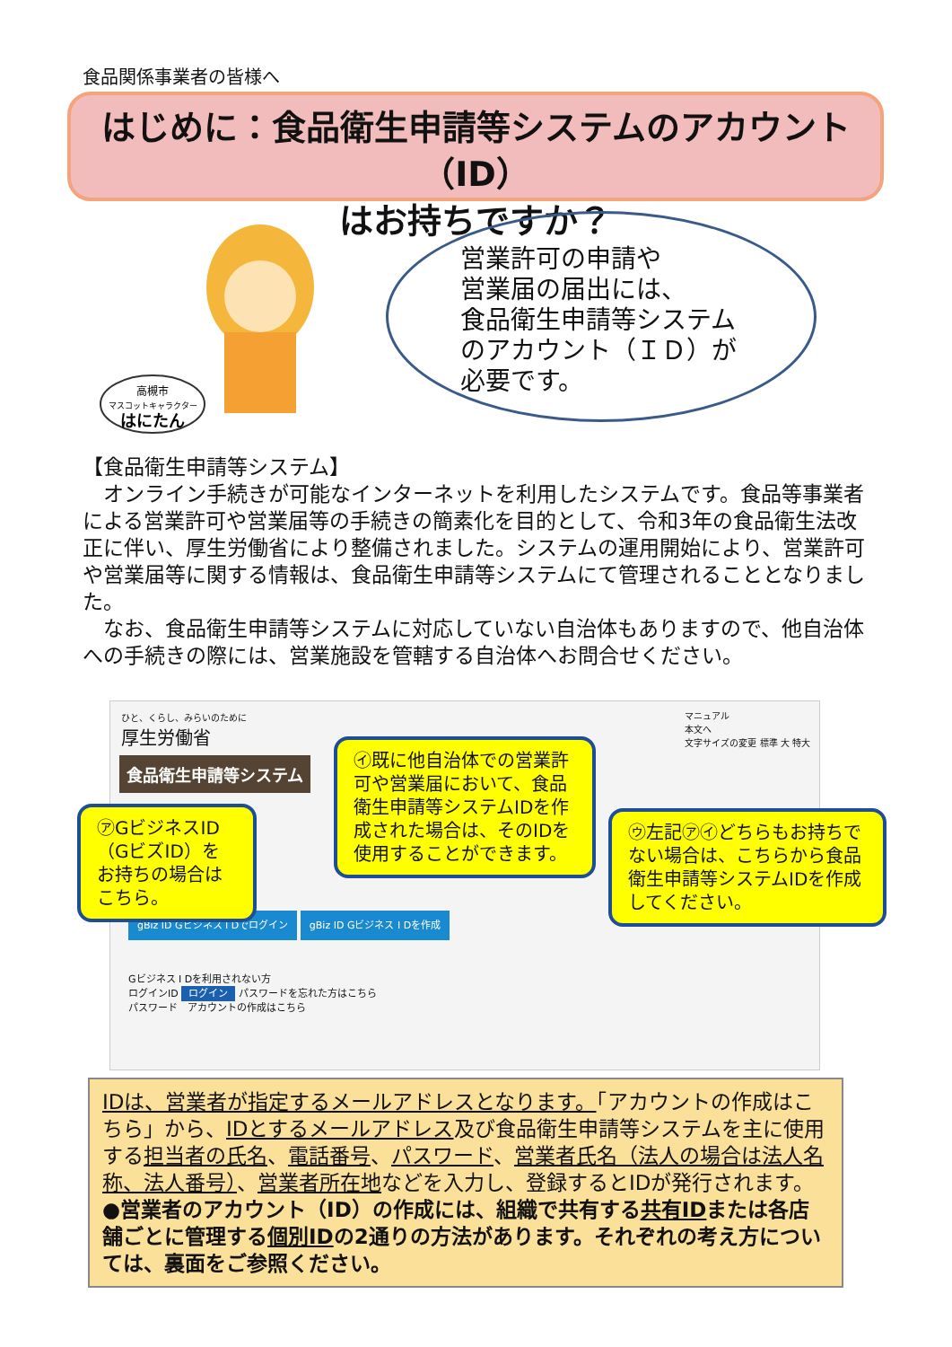食品関係事業者の皆様へ
はじめに：食品衛生申請等システムのアカウント（ID）
はお持ちですか？
高槻市
マスコットキャラクター
はにたん
営業許可の申請や
営業届の届出には、
食品衛生申請等システム
のアカウント（ＩＤ）が
必要です。
【食品衛生申請等システム】
　オンライン手続きが可能なインターネットを利用したシステムです。食品等事業者による営業許可や営業届等の手続きの簡素化を目的として、令和3年の食品衛生法改正に伴い、厚生労働省により整備されました。システムの運用開始により、営業許可や営業届等に関する情報は、食品衛生申請等システムにて管理されることとなりました。
　なお、食品衛生申請等システムに対応していない自治体もありますので、他自治体への手続きの際には、営業施設を管轄する自治体へお問合せください。
ひと、くらし、みらいのために
厚生労働省
マニュアル
本文へ
文字サイズの変更 標準 大 特大
食品衛生申請等システム
gBiz ID Gビジネス I Dでログイン gBiz ID Gビジネス I Dを作成
Gビジネス I Dを利用されない方
ログインID ログイン パスワードを忘れた方はこちら
パスワード　アカウントの作成はこちら
㋐GビジネスID（GビズID）をお持ちの場合はこちら。
㋑既に他自治体での営業許可や営業届において、食品衛生申請等システムIDを作成された場合は、そのIDを使用することができます。
㋒左記㋐㋑どちらもお持ちでない場合は、こちらから食品衛生申請等システムIDを作成してください。
IDは、営業者が指定するメールアドレスとなります。「アカウントの作成はこちら」から、IDとするメールアドレス及び食品衛生申請等システムを主に使用する担当者の氏名、電話番号、パスワード、営業者氏名（法人の場合は法人名称、法人番号）、営業者所在地などを入力し、登録するとIDが発行されます。
●営業者のアカウント（ID）の作成には、組織で共有する共有IDまたは各店舗ごとに管理する個別IDの2通りの方法があります。それぞれの考え方については、裏面をご参照ください。